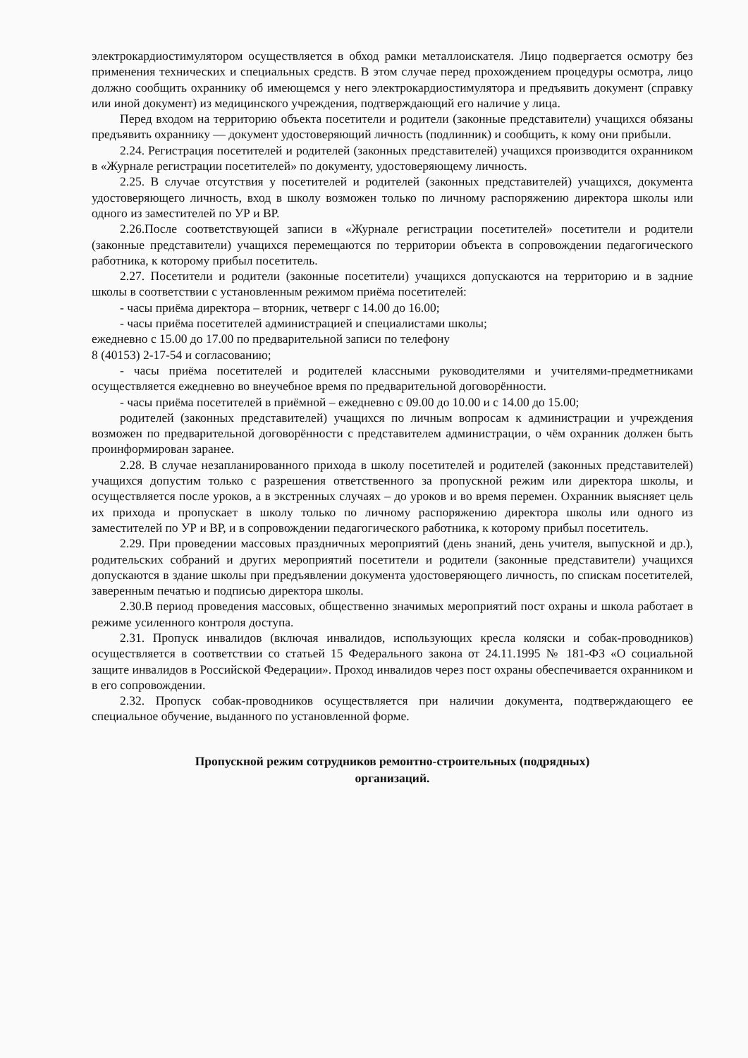электрокардиостимулятором осуществляется в обход рамки металлоискателя. Лицо подвергается осмотру без применения технических и специальных средств. В этом случае перед прохождением процедуры осмотра, лицо должно сообщить охраннику об имеющемся у него электрокардиостимулятора и предъявить документ (справку или иной документ) из медицинского учреждения, подтверждающий его наличие у лица.
Перед входом на территорию объекта посетители и родители (законные представители) учащихся обязаны предъявить охраннику — документ удостоверяющий личность (подлинник) и сообщить, к кому они прибыли.
2.24. Регистрация посетителей и родителей (законных представителей) учащихся производится охранником в «Журнале регистрации посетителей» по документу, удостоверяющему личность.
2.25. В случае отсутствия у посетителей и родителей (законных представителей) учащихся, документа удостоверяющего личность, вход в школу возможен только по личному распоряжению директора школы или одного из заместителей по УР и ВР.
2.26.После соответствующей записи в «Журнале регистрации посетителей» посетители и родители (законные представители) учащихся перемещаются по территории объекта в сопровождении педагогического работника, к которому прибыл посетитель.
2.27. Посетители и родители (законные посетители) учащихся допускаются на территорию и в задние школы в соответствии с установленным режимом приёма посетителей:
- часы приёма директора – вторник, четверг с 14.00 до 16.00;
- часы приёма посетителей администрацией и специалистами школы;
ежедневно с 15.00 до 17.00 по предварительной записи по телефону
8 (40153) 2-17-54 и согласованию;
- часы приёма посетителей и родителей классными руководителями и учителями-предметниками осуществляется ежедневно во внеучебное время по предварительной договорённости.
- часы приёма посетителей в приёмной – ежедневно с 09.00 до 10.00 и с 14.00 до 15.00;
родителей (законных представителей) учащихся по личным вопросам к администрации и учреждения возможен по предварительной договорённости с представителем администрации, о чём охранник должен быть проинформирован заранее.
2.28. В случае незапланированного прихода в школу посетителей и родителей (законных представителей) учащихся допустим только с разрешения ответственного за пропускной режим или директора школы, и осуществляется после уроков, а в экстренных случаях – до уроков и во время перемен. Охранник выясняет цель их прихода и пропускает в школу только по личному распоряжению директора школы или одного из заместителей по УР и ВР, и в сопровождении педагогического работника, к которому прибыл посетитель.
2.29. При проведении массовых праздничных мероприятий (день знаний, день учителя, выпускной и др.), родительских собраний и других мероприятий посетители и родители (законные представители) учащихся допускаются в здание школы при предъявлении документа удостоверяющего личность, по спискам посетителей, заверенным печатью и подписью директора школы.
2.30.В период проведения массовых, общественно значимых мероприятий пост охраны и школа работает в режиме усиленного контроля доступа.
2.31. Пропуск инвалидов (включая инвалидов, использующих кресла коляски и собак-проводников) осуществляется в соответствии со статьей 15 Федерального закона от 24.11.1995 № 181-ФЗ «О социальной защите инвалидов в Российской Федерации». Проход инвалидов через пост охраны обеспечивается охранником и в его сопровождении.
2.32. Пропуск собак-проводников осуществляется при наличии документа, подтверждающего ее специальное обучение, выданного по установленной форме.
Пропускной режим сотрудников ремонтно-строительных (подрядных)
организаций.